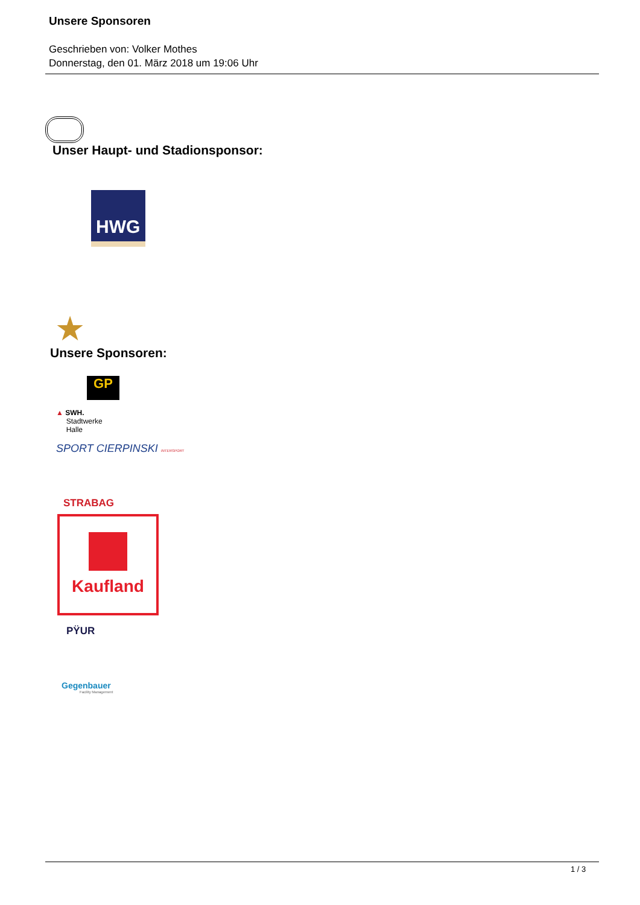Unsere Sponsoren
Geschrieben von: Volker Mothes
Donnerstag, den 01. März 2018 um 19:06 Uhr
Unser Haupt- und Stadionsponsor:
HWG
★
Unsere Sponsoren:
GP
▲ SWH.
Stadtwerke
Halle
SPORT CIERPINSKI INTERSPORT
STRABAG
Kaufland
PŸUR
Gegenbauer
Facility Management
1 / 3